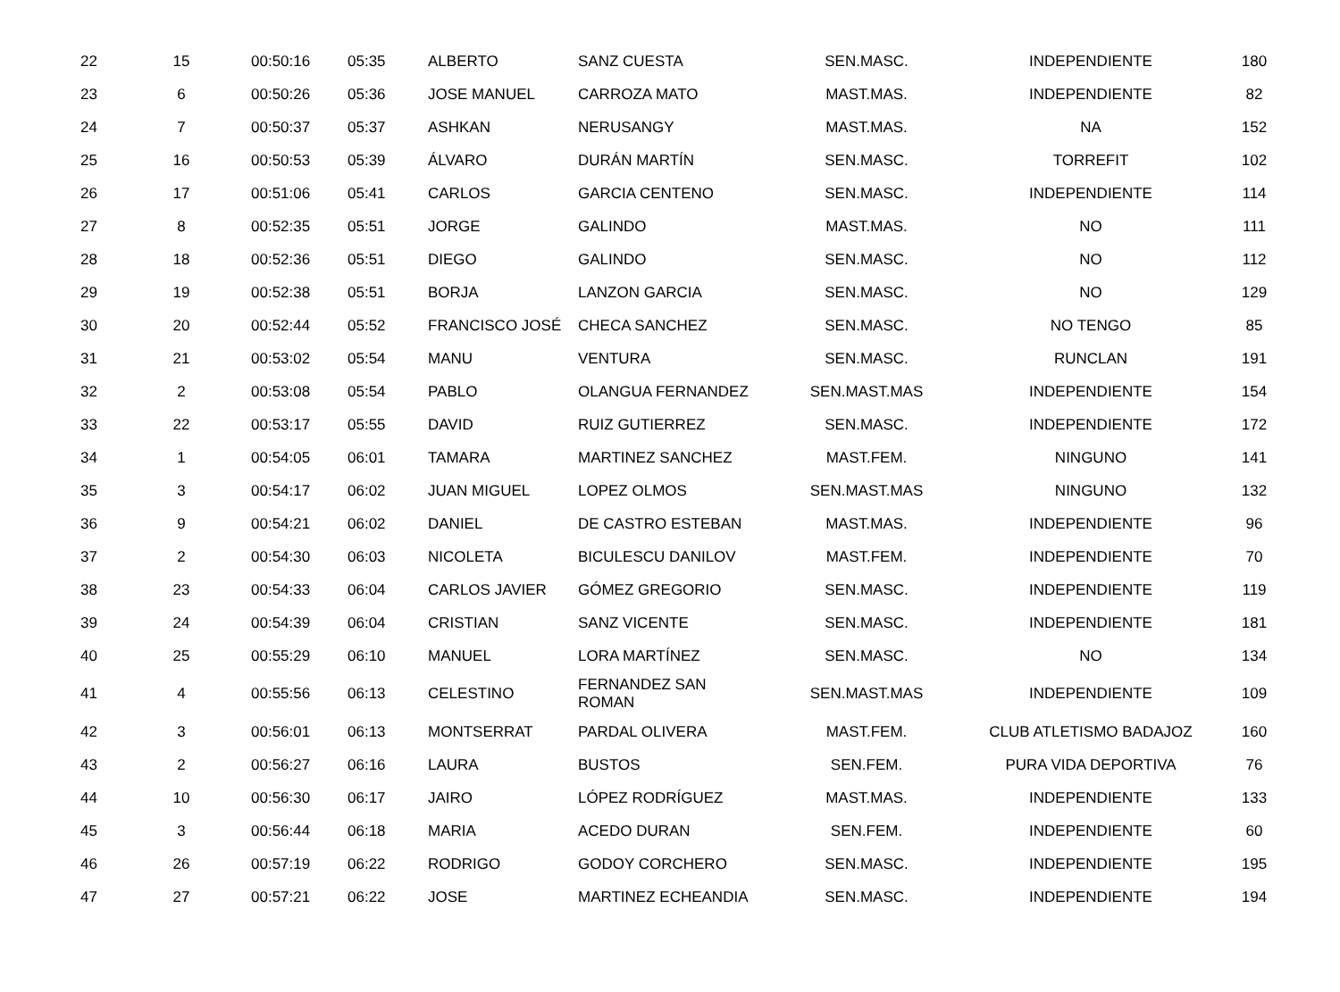| 22 | 15 | 00:50:16 | 05:35 | ALBERTO | SANZ CUESTA | SEN.MASC. | INDEPENDIENTE | 180 |
| 23 | 6 | 00:50:26 | 05:36 | JOSE MANUEL | CARROZA MATO | MAST.MAS. | INDEPENDIENTE | 82 |
| 24 | 7 | 00:50:37 | 05:37 | ASHKAN | NERUSANGY | MAST.MAS. | NA | 152 |
| 25 | 16 | 00:50:53 | 05:39 | ÁLVARO | DURÁN MARTÍN | SEN.MASC. | TORREFIT | 102 |
| 26 | 17 | 00:51:06 | 05:41 | CARLOS | GARCIA CENTENO | SEN.MASC. | INDEPENDIENTE | 114 |
| 27 | 8 | 00:52:35 | 05:51 | JORGE | GALINDO | MAST.MAS. | NO | 111 |
| 28 | 18 | 00:52:36 | 05:51 | DIEGO | GALINDO | SEN.MASC. | NO | 112 |
| 29 | 19 | 00:52:38 | 05:51 | BORJA | LANZON GARCIA | SEN.MASC. | NO | 129 |
| 30 | 20 | 00:52:44 | 05:52 | FRANCISCO JOSÉ | CHECA SANCHEZ | SEN.MASC. | NO TENGO | 85 |
| 31 | 21 | 00:53:02 | 05:54 | MANU | VENTURA | SEN.MASC. | RUNCLAN | 191 |
| 32 | 2 | 00:53:08 | 05:54 | PABLO | OLANGUA FERNANDEZ | SEN.MAST.MAS | INDEPENDIENTE | 154 |
| 33 | 22 | 00:53:17 | 05:55 | DAVID | RUIZ GUTIERREZ | SEN.MASC. | INDEPENDIENTE | 172 |
| 34 | 1 | 00:54:05 | 06:01 | TAMARA | MARTINEZ SANCHEZ | MAST.FEM. | NINGUNO | 141 |
| 35 | 3 | 00:54:17 | 06:02 | JUAN MIGUEL | LOPEZ OLMOS | SEN.MAST.MAS | NINGUNO | 132 |
| 36 | 9 | 00:54:21 | 06:02 | DANIEL | DE CASTRO ESTEBAN | MAST.MAS. | INDEPENDIENTE | 96 |
| 37 | 2 | 00:54:30 | 06:03 | NICOLETA | BICULESCU DANILOV | MAST.FEM. | INDEPENDIENTE | 70 |
| 38 | 23 | 00:54:33 | 06:04 | CARLOS JAVIER | GÓMEZ GREGORIO | SEN.MASC. | INDEPENDIENTE | 119 |
| 39 | 24 | 00:54:39 | 06:04 | CRISTIAN | SANZ VICENTE | SEN.MASC. | INDEPENDIENTE | 181 |
| 40 | 25 | 00:55:29 | 06:10 | MANUEL | LORA MARTÍNEZ | SEN.MASC. | NO | 134 |
| 41 | 4 | 00:55:56 | 06:13 | CELESTINO | FERNANDEZ SAN ROMAN | SEN.MAST.MAS | INDEPENDIENTE | 109 |
| 42 | 3 | 00:56:01 | 06:13 | MONTSERRAT | PARDAL OLIVERA | MAST.FEM. | CLUB ATLETISMO BADAJOZ | 160 |
| 43 | 2 | 00:56:27 | 06:16 | LAURA | BUSTOS | SEN.FEM. | PURA VIDA DEPORTIVA | 76 |
| 44 | 10 | 00:56:30 | 06:17 | JAIRO | LÓPEZ RODRÍGUEZ | MAST.MAS. | INDEPENDIENTE | 133 |
| 45 | 3 | 00:56:44 | 06:18 | MARIA | ACEDO DURAN | SEN.FEM. | INDEPENDIENTE | 60 |
| 46 | 26 | 00:57:19 | 06:22 | RODRIGO | GODOY CORCHERO | SEN.MASC. | INDEPENDIENTE | 195 |
| 47 | 27 | 00:57:21 | 06:22 | JOSE | MARTINEZ ECHEANDIA | SEN.MASC. | INDEPENDIENTE | 194 |